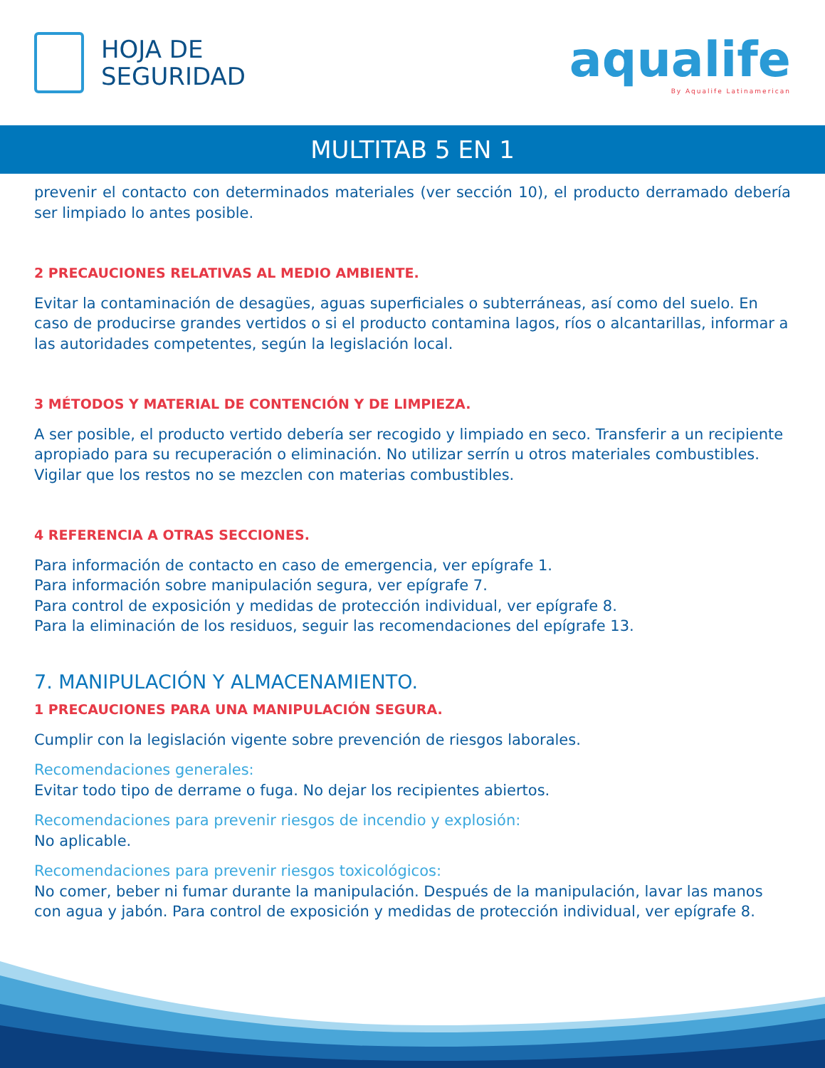HOJA DE
SEGURIDAD
aqualife
By Aqualife Latinamerican
MULTITAB 5 EN 1
prevenir el contacto con determinados materiales (ver sección 10), el producto derramado debería ser limpiado lo antes posible.
2 PRECAUCIONES RELATIVAS AL MEDIO AMBIENTE.
Evitar la contaminación de desagües, aguas superficiales o subterráneas, así como del suelo. En caso de producirse grandes vertidos o si el producto contamina lagos, ríos o alcantarillas, informar a las autoridades competentes, según la legislación local.
3 MÉTODOS Y MATERIAL DE CONTENCIÓN Y DE LIMPIEZA.
A ser posible, el producto vertido debería ser recogido y limpiado en seco. Transferir a un recipiente apropiado para su recuperación o eliminación. No utilizar serrín u otros materiales combustibles. Vigilar que los restos no se mezclen con materias combustibles.
4 REFERENCIA A OTRAS SECCIONES.
Para información de contacto en caso de emergencia, ver epígrafe 1.
Para información sobre manipulación segura, ver epígrafe 7.
Para control de exposición y medidas de protección individual, ver epígrafe 8.
Para la eliminación de los residuos, seguir las recomendaciones del epígrafe 13.
7. MANIPULACIÓN Y ALMACENAMIENTO.
1 PRECAUCIONES PARA UNA MANIPULACIÓN SEGURA.
Cumplir con la legislación vigente sobre prevención de riesgos laborales.
Recomendaciones generales:
Evitar todo tipo de derrame o fuga. No dejar los recipientes abiertos.
Recomendaciones para prevenir riesgos de incendio y explosión:
No aplicable.
Recomendaciones para prevenir riesgos toxicológicos:
No comer, beber ni fumar durante la manipulación. Después de la manipulación, lavar las manos con agua y jabón. Para control de exposición y medidas de protección individual, ver epígrafe 8.